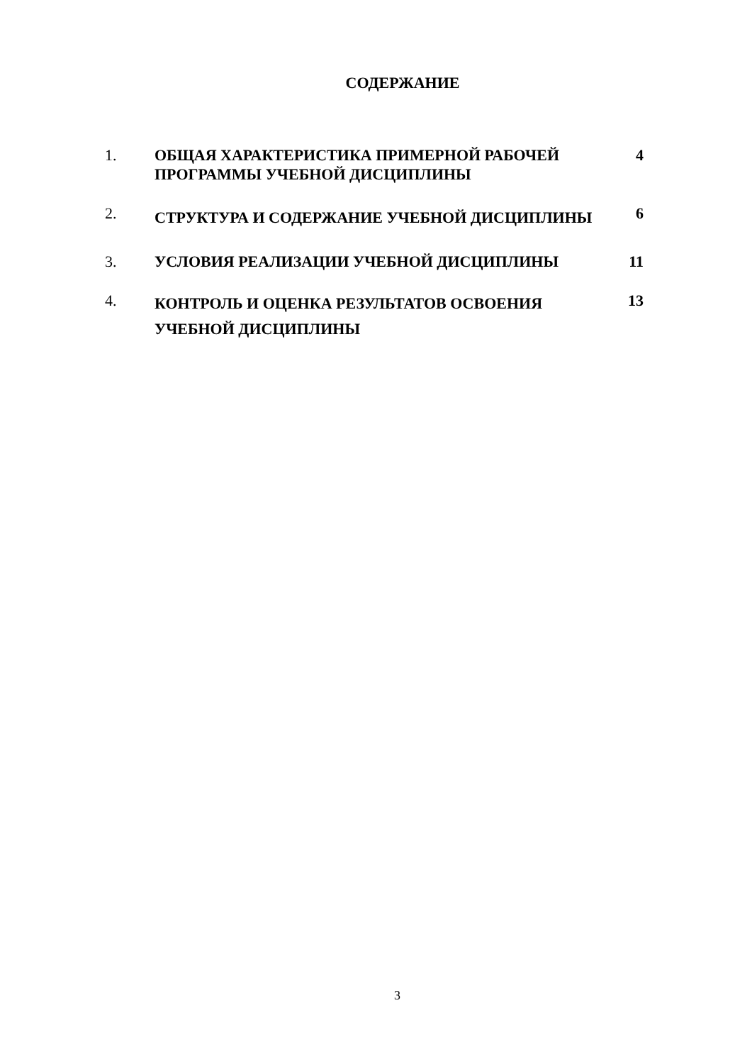СОДЕРЖАНИЕ
| 1. | ОБЩАЯ ХАРАКТЕРИСТИКА ПРИМЕРНОЙ РАБОЧЕЙ ПРОГРАММЫ УЧЕБНОЙ ДИСЦИПЛИНЫ | 4 |
| 2. | СТРУКТУРА И СОДЕРЖАНИЕ УЧЕБНОЙ ДИСЦИПЛИНЫ | 6 |
| 3. | УСЛОВИЯ РЕАЛИЗАЦИИ УЧЕБНОЙ ДИСЦИПЛИНЫ | 11 |
| 4. | КОНТРОЛЬ И ОЦЕНКА РЕЗУЛЬТАТОВ ОСВОЕНИЯ УЧЕБНОЙ ДИСЦИПЛИНЫ | 13 |
3